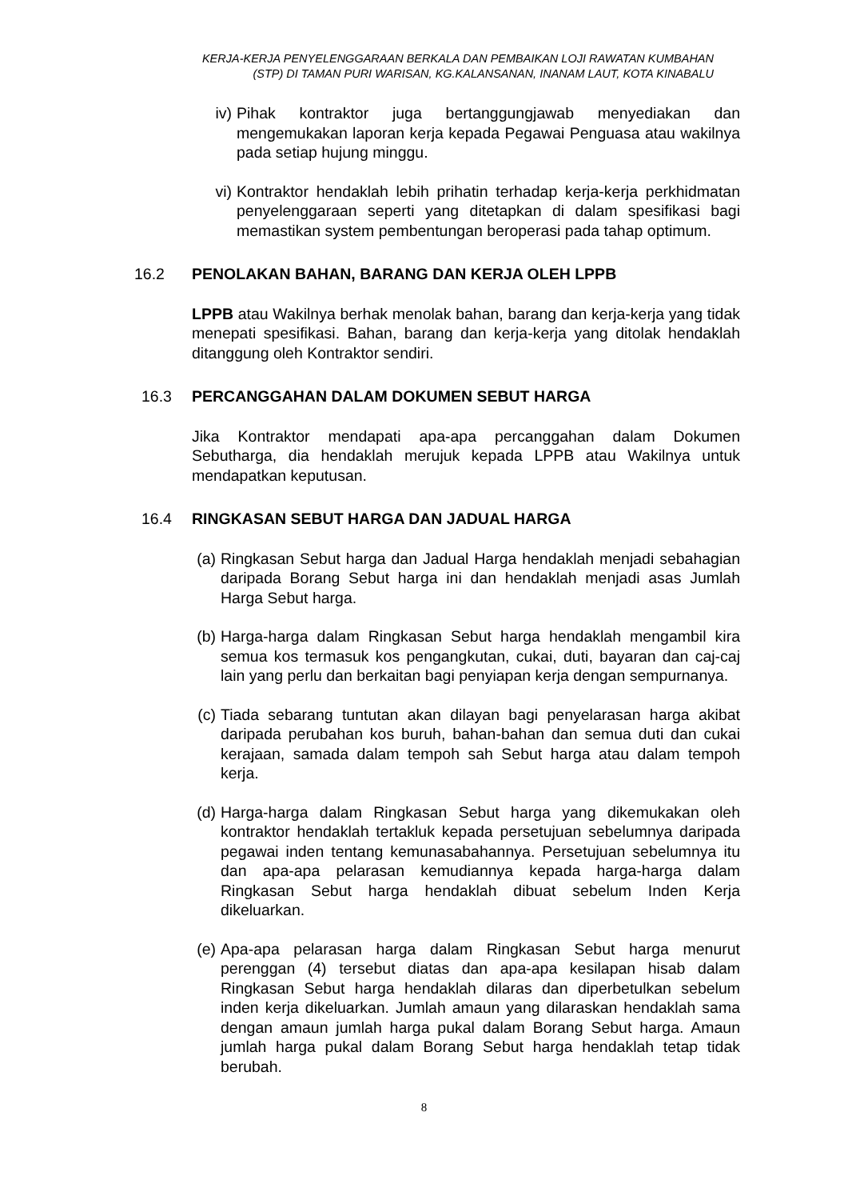KERJA-KERJA PENYELENGGARAAN BERKALA DAN PEMBAIKAN LOJI RAWATAN KUMBAHAN
(STP) DI TAMAN PURI WARISAN, KG.KALANSANAN, INANAM LAUT, KOTA KINABALU
iv) Pihak kontraktor juga bertanggungjawab menyediakan dan mengemukakan laporan kerja kepada Pegawai Penguasa atau wakilnya pada setiap hujung minggu.
vi) Kontraktor hendaklah lebih prihatin terhadap kerja-kerja perkhidmatan penyelenggaraan seperti yang ditetapkan di dalam spesifikasi bagi memastikan system pembentungan beroperasi pada tahap optimum.
16.2 PENOLAKAN BAHAN, BARANG DAN KERJA OLEH LPPB
LPPB atau Wakilnya berhak menolak bahan, barang dan kerja-kerja yang tidak menepati spesifikasi. Bahan, barang dan kerja-kerja yang ditolak hendaklah ditanggung oleh Kontraktor sendiri.
16.3 PERCANGGAHAN DALAM DOKUMEN SEBUT HARGA
Jika Kontraktor mendapati apa-apa percanggahan dalam Dokumen Sebutharga, dia hendaklah merujuk kepada LPPB atau Wakilnya untuk mendapatkan keputusan.
16.4 RINGKASAN SEBUT HARGA DAN JADUAL HARGA
(a)
Ringkasan Sebut harga dan Jadual Harga hendaklah menjadi sebahagian daripada Borang Sebut harga ini dan hendaklah menjadi asas Jumlah Harga Sebut harga.
(b)
Harga-harga dalam Ringkasan Sebut harga hendaklah mengambil kira semua kos termasuk kos pengangkutan, cukai, duti, bayaran dan caj-caj lain yang perlu dan berkaitan bagi penyiapan kerja dengan sempurnanya.
(c)
Tiada sebarang tuntutan akan dilayan bagi penyelarasan harga akibat daripada perubahan kos buruh, bahan-bahan dan semua duti dan cukai kerajaan, samada dalam tempoh sah Sebut harga atau dalam tempoh kerja.
(d)
Harga-harga dalam Ringkasan Sebut harga yang dikemukakan oleh kontraktor hendaklah tertakluk kepada persetujuan sebelumnya daripada pegawai inden tentang kemunasabahannya. Persetujuan sebelumnya itu dan apa-apa pelarasan kemudiannya kepada harga-harga dalam Ringkasan Sebut harga hendaklah dibuat sebelum Inden Kerja dikeluarkan.
(e)
Apa-apa pelarasan harga dalam Ringkasan Sebut harga menurut perenggan (4) tersebut diatas dan apa-apa kesilapan hisab dalam Ringkasan Sebut harga hendaklah dilaras dan diperbetulkan sebelum inden kerja dikeluarkan. Jumlah amaun yang dilaraskan hendaklah sama dengan amaun jumlah harga pukal dalam Borang Sebut harga. Amaun jumlah harga pukal dalam Borang Sebut harga hendaklah tetap tidak berubah.
8